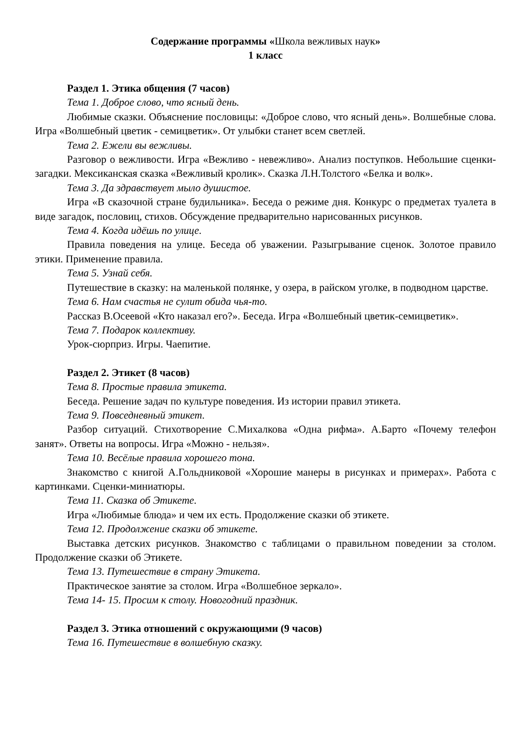Содержание программы «Школа вежливых наук»
1 класс
Раздел 1. Этика общения (7 часов)
Тема 1. Доброе слово, что ясный день.
Любимые сказки. Объяснение пословицы: «Доброе слово, что ясный день». Волшебные слова. Игра «Волшебный цветик - семицветик». От улыбки станет всем светлей.
Тема 2. Ежели вы вежливы.
Разговор о вежливости. Игра «Вежливо - невежливо». Анализ поступков. Небольшие сценки-загадки. Мексиканская сказка «Вежливый кролик». Сказка Л.Н.Толстого «Белка и волк».
Тема 3. Да здравствует мыло душистое.
Игра «В сказочной стране будильника». Беседа о режиме дня. Конкурс о предметах туалета в виде загадок, пословиц, стихов. Обсуждение предварительно нарисованных рисунков.
Тема 4. Когда идёшь по улице.
Правила поведения на улице. Беседа об уважении. Разыгрывание сценок. Золотое правило этики. Применение правила.
Тема 5. Узнай себя.
Путешествие в сказку: на маленькой полянке, у озера, в райском уголке, в подводном царстве.
Тема 6. Нам счастья не сулит обида чья-то.
Рассказ В.Осеевой «Кто наказал его?». Беседа. Игра «Волшебный цветик-семицветик».
Тема 7. Подарок коллективу.
Урок-сюрприз. Игры. Чаепитие.
Раздел 2. Этикет (8 часов)
Тема 8. Простые правила этикета.
Беседа. Решение задач по культуре поведения. Из истории правил этикета.
Тема 9. Повседневный этикет.
Разбор ситуаций. Стихотворение С.Михалкова «Одна рифма». А.Барто «Почему телефон занят». Ответы на вопросы. Игра «Можно - нельзя».
Тема 10. Весёлые правила хорошего тона.
Знакомство с книгой А.Гольдниковой «Хорошие манеры в рисунках и примерах». Работа с картинками. Сценки-миниатюры.
Тема 11. Сказка об Этикете.
Игра «Любимые блюда» и чем их есть. Продолжение сказки об этикете.
Тема 12. Продолжение сказки об этикете.
Выставка детских рисунков. Знакомство с таблицами о правильном поведении за столом. Продолжение сказки об Этикете.
Тема 13. Путешествие в страну Этикета.
Практическое занятие за столом. Игра «Волшебное зеркало».
Тема 14- 15. Просим к столу. Новогодний праздник.
Раздел 3. Этика отношений с окружающими (9 часов)
Тема 16. Путешествие в волшебную сказку.